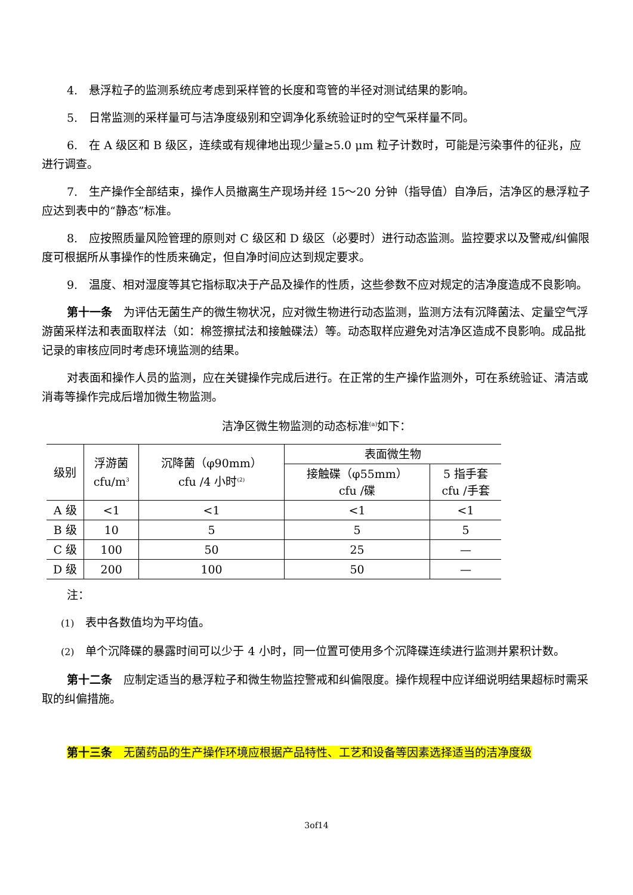4.　悬浮粒子的监测系统应考虑到采样管的长度和弯管的半径对测试结果的影响。
5.　日常监测的采样量可与洁净度级别和空调净化系统验证时的空气采样量不同。
6.　在 A 级区和 B 级区，连续或有规律地出现少量≥5.0 μm 粒子计数时，可能是污染事件的征兆，应进行调查。
7.　生产操作全部结束，操作人员撤离生产现场并经 15～20 分钟（指导值）自净后，洁净区的悬浮粒子应达到表中的“静态”标准。
8.　应按照质量风险管理的原则对 C 级区和 D 级区（必要时）进行动态监测。监控要求以及警戒/纠偏限度可根据所从事操作的性质来确定，但自净时间应达到规定要求。
9.　温度、相对湿度等其它指标取决于产品及操作的性质，这些参数不应对规定的洁净度造成不良影响。
第十一条　为评估无菌生产的微生物状况，应对微生物进行动态监测，监测方法有沉降菌法、定量空气浮游菌采样法和表面取样法（如：棉签擦拭法和接触碟法）等。动态取样应避免对洁净区造成不良影响。成品批记录的审核应同时考虑环境监测的结果。
对表面和操作人员的监测，应在关键操作完成后进行。在正常的生产操作监测外，可在系统验证、清洁或消毒等操作完成后增加微生物监测。
洁净区微生物监测的动态标准<sup>(a)</sup>如下：
| 级别 | 浮游菌 cfu/m<sup>3</sup> | 沉降菌（φ90mm） cfu /4 小时<sup>(2)</sup> | 表面微生物 | |
| --- | --- | --- | --- | --- |
| | | | 接触碟（φ55mm） cfu /碟 | 5 指手套 cfu /手套 |
| A 级 | <1 | <1 | <1 | <1 |
| B 级 | 10 | 5 | 5 | 5 |
| C 级 | 100 | 50 | 25 | — |
| D 级 | 200 | 100 | 50 | — |
注：
(1)　表中各数值均为平均值。
(2)　单个沉降碟的暴露时间可以少于 4 小时，同一位置可使用多个沉降碟连续进行监测并累积计数。
第十二条　应制定适当的悬浮粒子和微生物监控警戒和纠偏限度。操作规程中应详细说明结果超标时需采取的纠偏措施。
第十三条　无菌药品的生产操作环境应根据产品特性、工艺和设备等因素选择适当的洁净度级
3of14